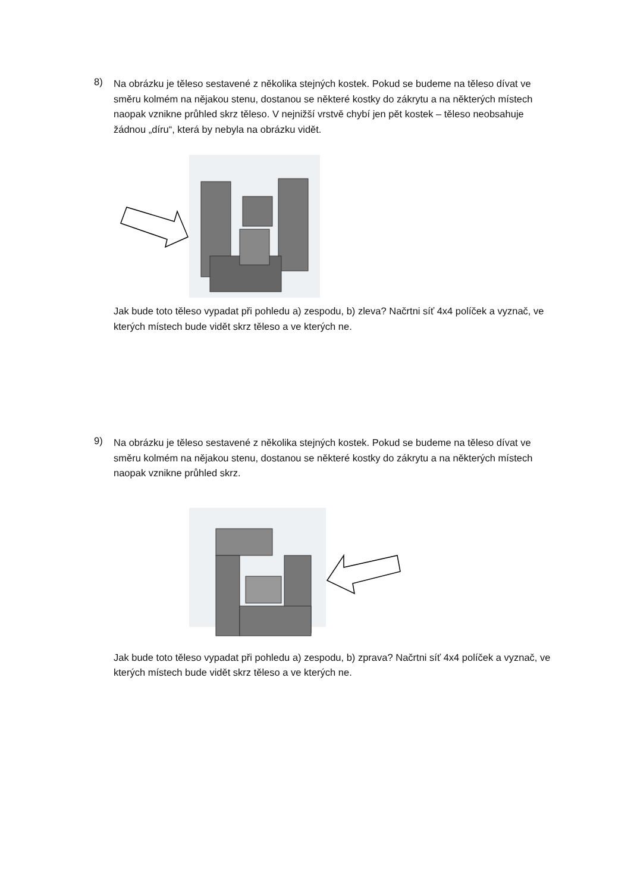8)
Na obrázku je těleso sestavené z několika stejných kostek. Pokud se budeme na těleso dívat ve směru kolmém na nějakou stenu, dostanou se některé kostky do zákrytu a na některých místech naopak vznikne průhled skrz těleso. V nejnižší vrstvě chybí jen pět kostek – těleso neobsahuje žádnou „díru“, která by nebyla na obrázku vidět.
Jak bude toto těleso vypadat při pohledu a) zespodu, b) zleva? Načrtni síť 4x4 políček a vyznač, ve kterých místech bude vidět skrz těleso a ve kterých ne.
9)
Na obrázku je těleso sestavené z několika stejných kostek. Pokud se budeme na těleso dívat ve směru kolmém na nějakou stenu, dostanou se některé kostky do zákrytu a na některých místech naopak vznikne průhled skrz.
Jak bude toto těleso vypadat při pohledu a) zespodu, b) zprava? Načrtni síť 4x4 políček a vyznač, ve kterých místech bude vidět skrz těleso a ve kterých ne.